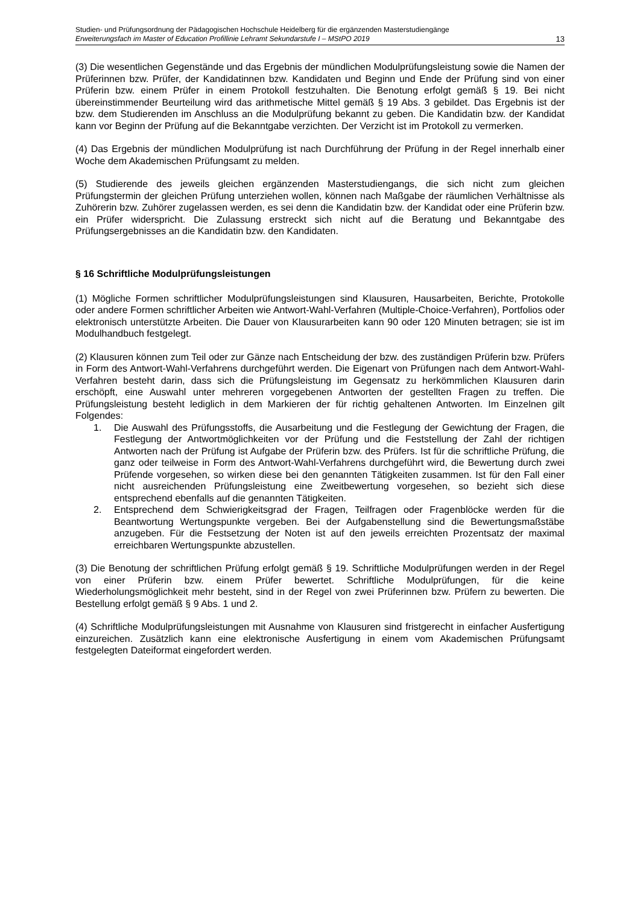Studien- und Prüfungsordnung der Pädagogischen Hochschule Heidelberg für die ergänzenden Masterstudiengänge
Erweiterungsfach im Master of Education Profillinie Lehramt Sekundarstufe I – MStPO 2019 13
(3) Die wesentlichen Gegenstände und das Ergebnis der mündlichen Modulprüfungsleistung sowie die Namen der Prüferinnen bzw. Prüfer, der Kandidatinnen bzw. Kandidaten und Beginn und Ende der Prüfung sind von einer Prüferin bzw. einem Prüfer in einem Protokoll festzuhalten. Die Benotung erfolgt gemäß § 19. Bei nicht übereinstimmender Beurteilung wird das arithmetische Mittel gemäß § 19 Abs. 3 gebildet. Das Ergebnis ist der bzw. dem Studierenden im Anschluss an die Modulprüfung bekannt zu geben. Die Kandidatin bzw. der Kandidat kann vor Beginn der Prüfung auf die Bekanntgabe verzichten. Der Verzicht ist im Protokoll zu vermerken.
(4) Das Ergebnis der mündlichen Modulprüfung ist nach Durchführung der Prüfung in der Regel innerhalb einer Woche dem Akademischen Prüfungsamt zu melden.
(5) Studierende des jeweils gleichen ergänzenden Masterstudiengangs, die sich nicht zum gleichen Prüfungstermin der gleichen Prüfung unterziehen wollen, können nach Maßgabe der räumlichen Verhältnisse als Zuhörerin bzw. Zuhörer zugelassen werden, es sei denn die Kandidatin bzw. der Kandidat oder eine Prüferin bzw. ein Prüfer widerspricht. Die Zulassung erstreckt sich nicht auf die Beratung und Bekanntgabe des Prüfungsergebnisses an die Kandidatin bzw. den Kandidaten.
§ 16 Schriftliche Modulprüfungsleistungen
(1) Mögliche Formen schriftlicher Modulprüfungsleistungen sind Klausuren, Hausarbeiten, Berichte, Protokolle oder andere Formen schriftlicher Arbeiten wie Antwort-Wahl-Verfahren (Multiple-Choice-Verfahren), Portfolios oder elektronisch unterstützte Arbeiten. Die Dauer von Klausurarbeiten kann 90 oder 120 Minuten betragen; sie ist im Modulhandbuch festgelegt.
(2) Klausuren können zum Teil oder zur Gänze nach Entscheidung der bzw. des zuständigen Prüferin bzw. Prüfers in Form des Antwort-Wahl-Verfahrens durchgeführt werden. Die Eigenart von Prüfungen nach dem Antwort-Wahl-Verfahren besteht darin, dass sich die Prüfungsleistung im Gegensatz zu herkömmlichen Klausuren darin erschöpft, eine Auswahl unter mehreren vorgegebenen Antworten der gestellten Fragen zu treffen. Die Prüfungsleistung besteht lediglich in dem Markieren der für richtig gehaltenen Antworten. Im Einzelnen gilt Folgendes:
1. Die Auswahl des Prüfungsstoffs, die Ausarbeitung und die Festlegung der Gewichtung der Fragen, die Festlegung der Antwortmöglichkeiten vor der Prüfung und die Feststellung der Zahl der richtigen Antworten nach der Prüfung ist Aufgabe der Prüferin bzw. des Prüfers. Ist für die schriftliche Prüfung, die ganz oder teilweise in Form des Antwort-Wahl-Verfahrens durchgeführt wird, die Bewertung durch zwei Prüfende vorgesehen, so wirken diese bei den genannten Tätigkeiten zusammen. Ist für den Fall einer nicht ausreichenden Prüfungsleistung eine Zweitbewertung vorgesehen, so bezieht sich diese entsprechend ebenfalls auf die genannten Tätigkeiten.
2. Entsprechend dem Schwierigkeitsgrad der Fragen, Teilfragen oder Fragenblöcke werden für die Beantwortung Wertungspunkte vergeben. Bei der Aufgabenstellung sind die Bewertungsmaßstäbe anzugeben. Für die Festsetzung der Noten ist auf den jeweils erreichten Prozentsatz der maximal erreichbaren Wertungspunkte abzustellen.
(3) Die Benotung der schriftlichen Prüfung erfolgt gemäß § 19. Schriftliche Modulprüfungen werden in der Regel von einer Prüferin bzw. einem Prüfer bewertet. Schriftliche Modulprüfungen, für die keine Wiederholungsmöglichkeit mehr besteht, sind in der Regel von zwei Prüferinnen bzw. Prüfern zu bewerten. Die Bestellung erfolgt gemäß § 9 Abs. 1 und 2.
(4) Schriftliche Modulprüfungsleistungen mit Ausnahme von Klausuren sind fristgerecht in einfacher Ausfertigung einzureichen. Zusätzlich kann eine elektronische Ausfertigung in einem vom Akademischen Prüfungsamt festgelegten Dateiformat eingefordert werden.